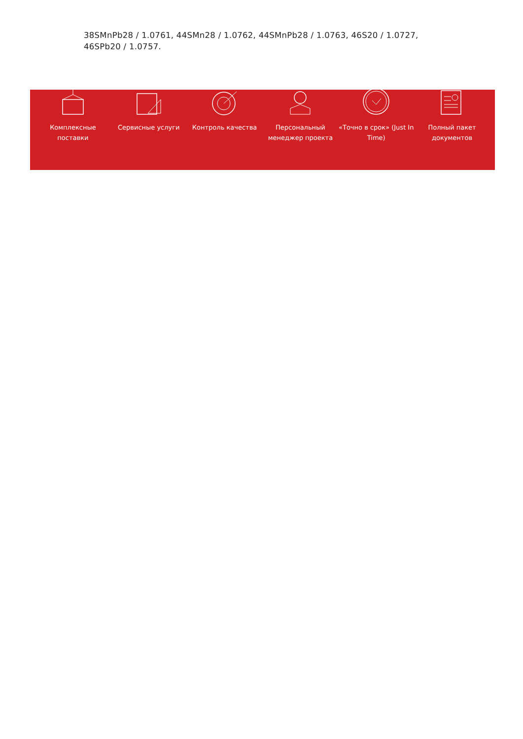38SMnPb28 / 1.0761, 44SMn28 / 1.0762, 44SMnPb28 / 1.0763, 46S20 / 1.0727, 46SPb20 / 1.0757.
Комплексные поставки Сервисные услуги Контроль качества Персональный менеджер проекта «Точно в срок» (Just In Time) Полный пакет документов